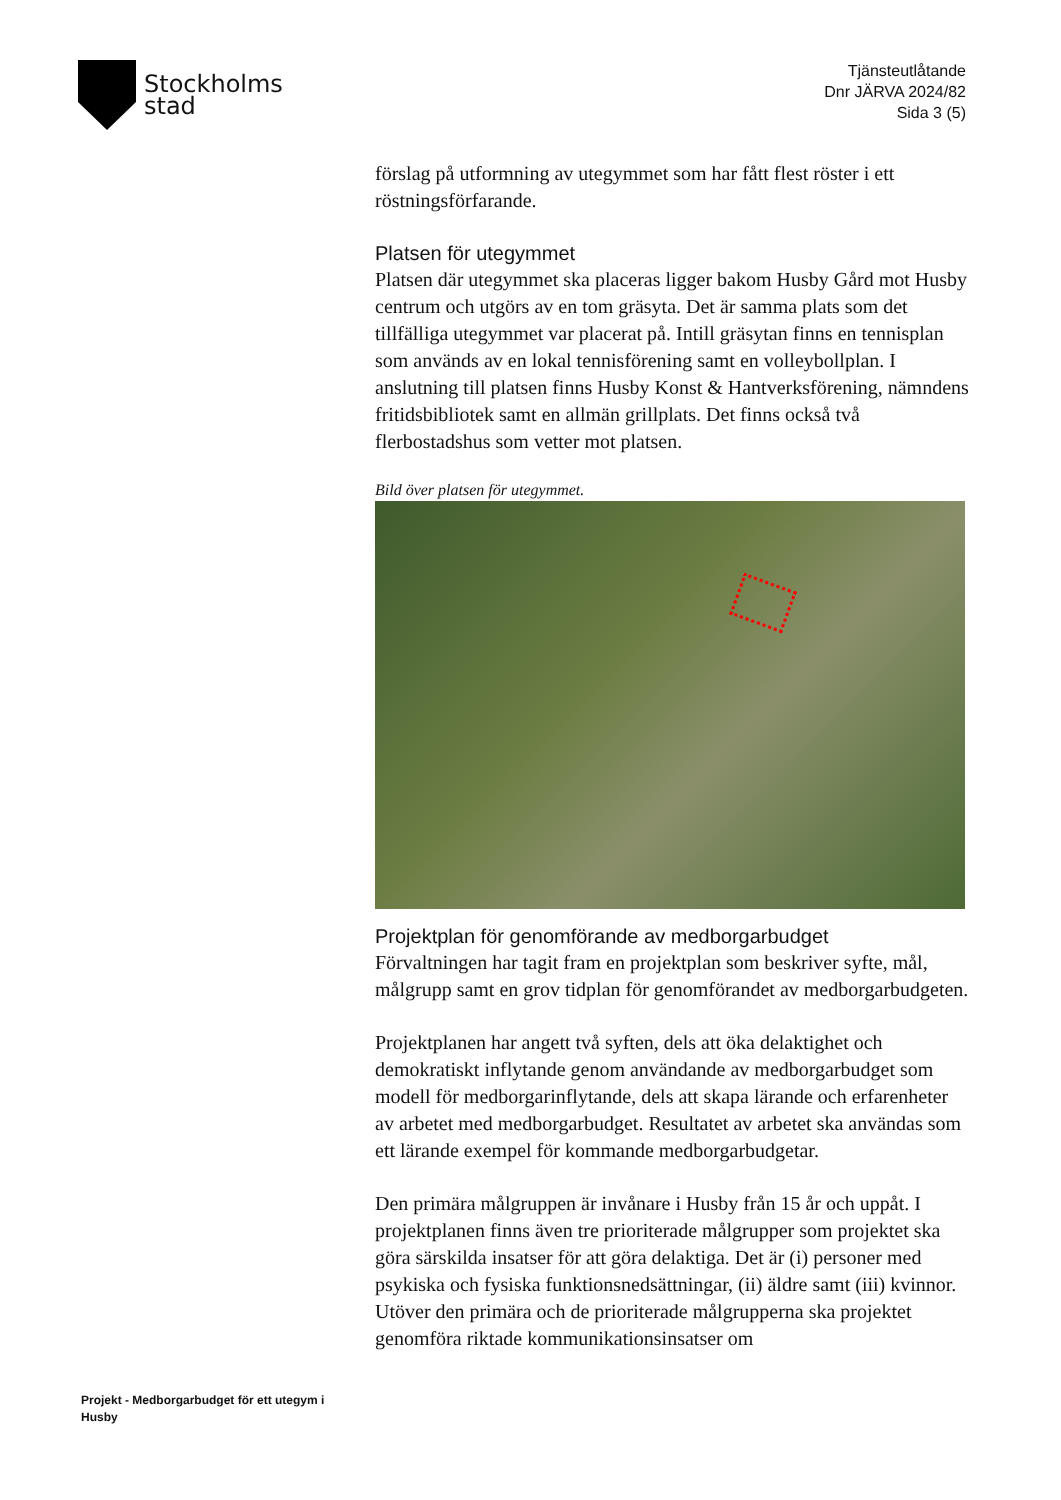Stockholms
stad
Tjänsteutlåtande
Dnr JÄRVA 2024/82
Sida 3 (5)
förslag på utformning av utegymmet som har fått flest röster i ett röstningsförfarande.
Platsen för utegymmet
Platsen där utegymmet ska placeras ligger bakom Husby Gård mot Husby centrum och utgörs av en tom gräsyta. Det är samma plats som det tillfälliga utegymmet var placerat på. Intill gräsytan finns en tennisplan som används av en lokal tennisförening samt en volleybollplan. I anslutning till platsen finns Husby Konst & Hantverksförening, nämndens fritidsbibliotek samt en allmän grillplats. Det finns också två flerbostadshus som vetter mot platsen.
Bild över platsen för utegymmet.
Projektplan för genomförande av medborgarbudget
Förvaltningen har tagit fram en projektplan som beskriver syfte, mål, målgrupp samt en grov tidplan för genomförandet av medborgarbudgeten.
Projektplanen har angett två syften, dels att öka delaktighet och demokratiskt inflytande genom användande av medborgarbudget som modell för medborgarinflytande, dels att skapa lärande och erfarenheter av arbetet med medborgarbudget. Resultatet av arbetet ska användas som ett lärande exempel för kommande medborgarbudgetar.
Den primära målgruppen är invånare i Husby från 15 år och uppåt. I projektplanen finns även tre prioriterade målgrupper som projektet ska göra särskilda insatser för att göra delaktiga. Det är (i) personer med psykiska och fysiska funktionsnedsättningar, (ii) äldre samt (iii) kvinnor. Utöver den primära och de prioriterade målgrupperna ska projektet genomföra riktade kommunikationsinsatser om
Projekt - Medborgarbudget för ett utegym i Husby